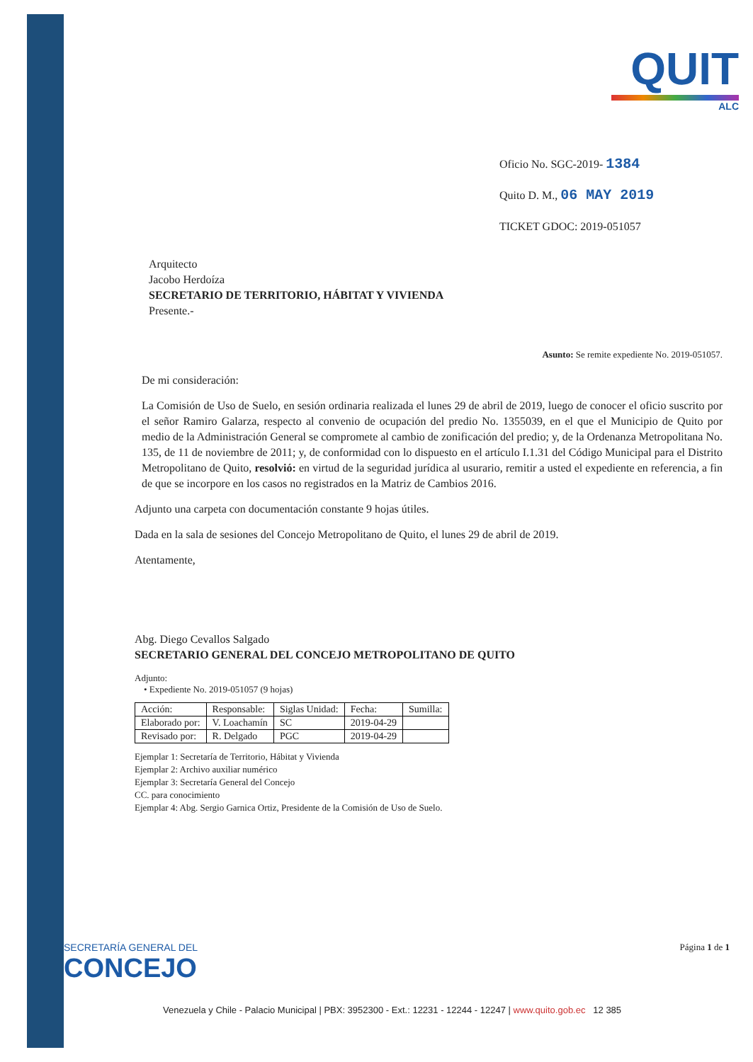QUIT
ALC
Oficio No. SGC-2019- 1384
Quito D. M., 06 MAY 2019
TICKET GDOC: 2019-051057
Arquitecto
Jacobo Herdoíza
SECRETARIO DE TERRITORIO, HÁBITAT Y VIVIENDA
Presente.-
Asunto: Se remite expediente No. 2019-051057.
De mi consideración:
La Comisión de Uso de Suelo, en sesión ordinaria realizada el lunes 29 de abril de 2019, luego de conocer el oficio suscrito por el señor Ramiro Galarza, respecto al convenio de ocupación del predio No. 1355039, en el que el Municipio de Quito por medio de la Administración General se compromete al cambio de zonificación del predio; y, de la Ordenanza Metropolitana No. 135, de 11 de noviembre de 2011; y, de conformidad con lo dispuesto en el artículo I.1.31 del Código Municipal para el Distrito Metropolitano de Quito, resolvió: en virtud de la seguridad jurídica al usurario, remitir a usted el expediente en referencia, a fin de que se incorpore en los casos no registrados en la Matriz de Cambios 2016.
Adjunto una carpeta con documentación constante 9 hojas útiles.
Dada en la sala de sesiones del Concejo Metropolitano de Quito, el lunes 29 de abril de 2019.
Atentamente,
Abg. Diego Cevallos Salgado
SECRETARIO GENERAL DEL CONCEJO METROPOLITANO DE QUITO
Adjunto:
• Expediente No. 2019-051057 (9 hojas)
| Acción: | Responsable: | Siglas Unidad: | Fecha: | Sumilla: |
| --- | --- | --- | --- | --- |
| Elaborado por: | V. Loachamín | SC | 2019-04-29 | |
| Revisado por: | R. Delgado | PGC | 2019-04-29 | |
Ejemplar 1: Secretaría de Territorio, Hábitat y Vivienda
Ejemplar 2: Archivo auxiliar numérico
Ejemplar 3: Secretaría General del Concejo
CC. para conocimiento
Ejemplar 4: Abg. Sergio Garnica Ortiz, Presidente de la Comisión de Uso de Suelo.
SECRETARÍA GENERAL DEL
CONCEJO
Página 1 de 1
Venezuela y Chile - Palacio Municipal | PBX: 3952300 - Ext.: 12231 - 12244 - 12247 | www.quito.gob.ec 12 385